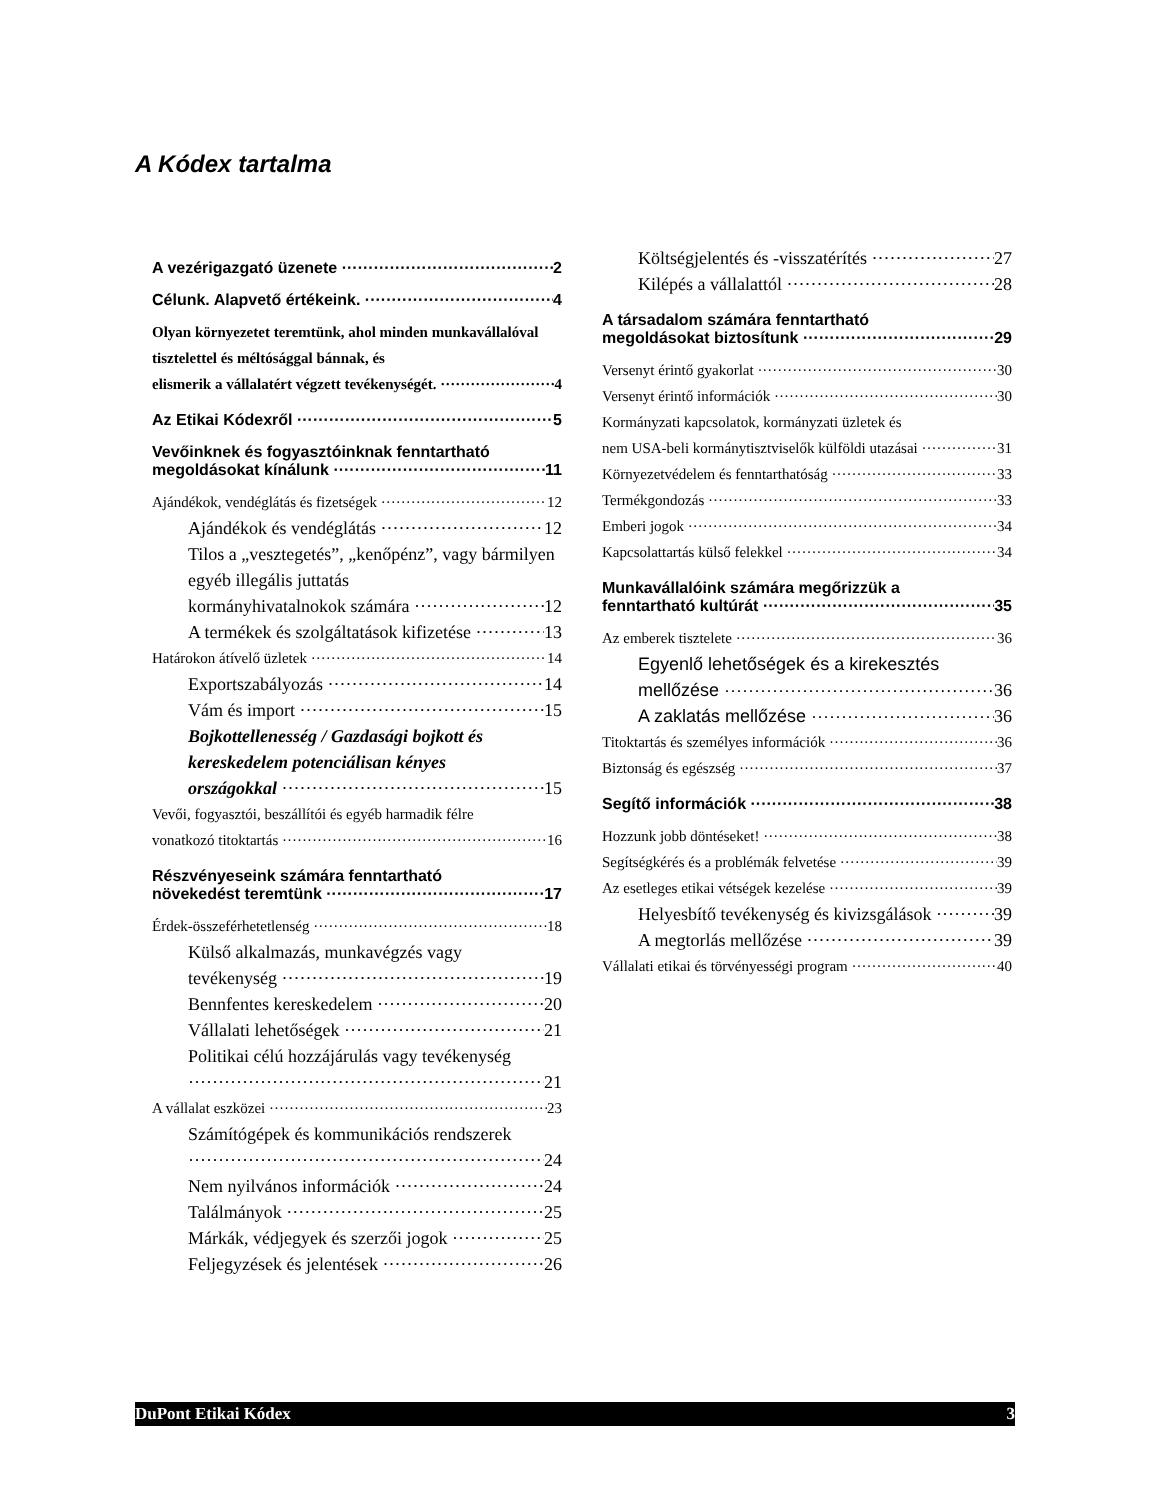A Kódex tartalma
A vezérigazgató üzenete 2
Célunk. Alapvető értékeink. 4
Olyan környezetet teremtünk, ahol minden munkavállalóval tisztelettel és méltósággal bánnak, és
elismerik a vállalatért végzett tevékenységét. 4
Az Etikai Kódexről 5
Vevőinknek és fogyasztóinknak fenntartható
megoldásokat kínálunk 11
Ajándékok, vendéglátás és fizetségek 12
Ajándékok és vendéglátás 12
Tilos a „vesztegetés”, „kenőpénz”, vagy bármilyen egyéb illegális juttatás
kormányhivatalnokok számára 12
A termékek és szolgáltatások kifizetése 13
Határokon átívelő üzletek 14
Exportszabályozás 14
Vám és import 15
Bojkottellenesség / Gazdasági bojkott és kereskedelem potenciálisan kényes
országokkal 15
Vevői, fogyasztói, beszállítói és egyéb harmadik félre
vonatkozó titoktartás 16
Részvényeseink számára fenntartható
növekedést teremtünk 17
Érdek-összeférhetetlenség 18
Külső alkalmazás, munkavégzés vagy
tevékenység 19
Bennfentes kereskedelem 20
Vállalati lehetőségek 21
Politikai célú hozzájárulás vagy tevékenység
21
A vállalat eszközei 23
Számítógépek és kommunikációs rendszerek
24
Nem nyilvános információk 24
Találmányok 25
Márkák, védjegyek és szerzői jogok 25
Feljegyzések és jelentések 26
Költségjelentés és -visszatérítés 27
Kilépés a vállalattól 28
A társadalom számára fenntartható
megoldásokat biztosítunk 29
Versenyt érintő gyakorlat 30
Versenyt érintő információk 30
Kormányzati kapcsolatok, kormányzati üzletek és
nem USA-beli kormánytisztviselők külföldi utazásai 31
Környezetvédelem és fenntarthatóság 33
Termékgondozás 33
Emberi jogok 34
Kapcsolattartás külső felekkel 34
Munkavállalóink számára megőrizzük a
fenntartható kultúrát 35
Az emberek tisztelete 36
Egyenlő lehetőségek és a kirekesztés
mellőzése 36
A zaklatás mellőzése 36
Titoktartás és személyes információk 36
Biztonság és egészség 37
Segítő információk 38
Hozzunk jobb döntéseket! 38
Segítségkérés és a problémák felvetése 39
Az esetleges etikai vétségek kezelése 39
Helyesbítő tevékenység és kivizsgálások 39
A megtorlás mellőzése 39
Vállalati etikai és törvényességi program 40
DuPont Etikai Kódex 3